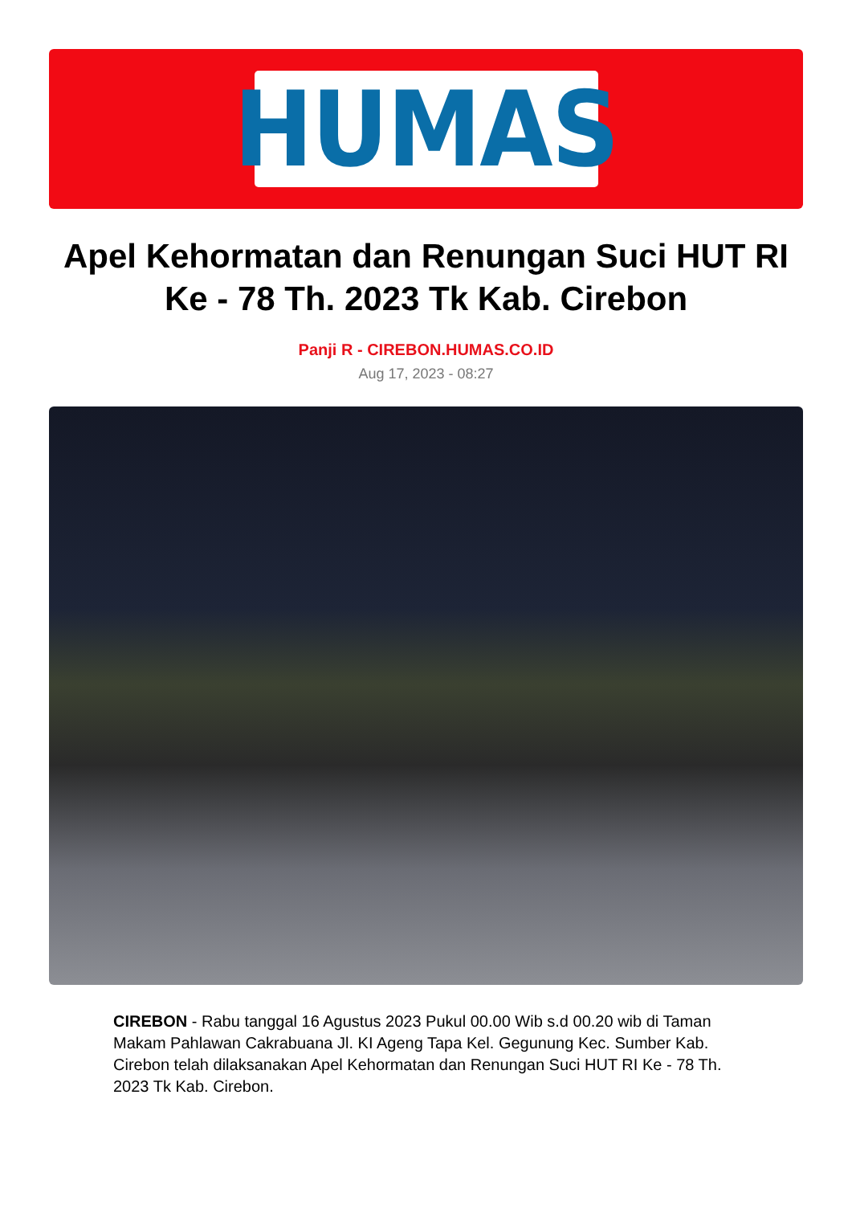HUMAS
Apel Kehormatan dan Renungan Suci HUT RI Ke - 78 Th. 2023 Tk Kab. Cirebon
Panji R - CIREBON.HUMAS.CO.ID
Aug 17, 2023 - 08:27
CIREBON - Rabu tanggal 16 Agustus 2023 Pukul 00.00 Wib s.d 00.20 wib di Taman Makam Pahlawan Cakrabuana Jl. KI Ageng Tapa Kel. Gegunung Kec. Sumber Kab. Cirebon telah dilaksanakan Apel Kehormatan dan Renungan Suci HUT RI Ke - 78 Th. 2023 Tk Kab. Cirebon.